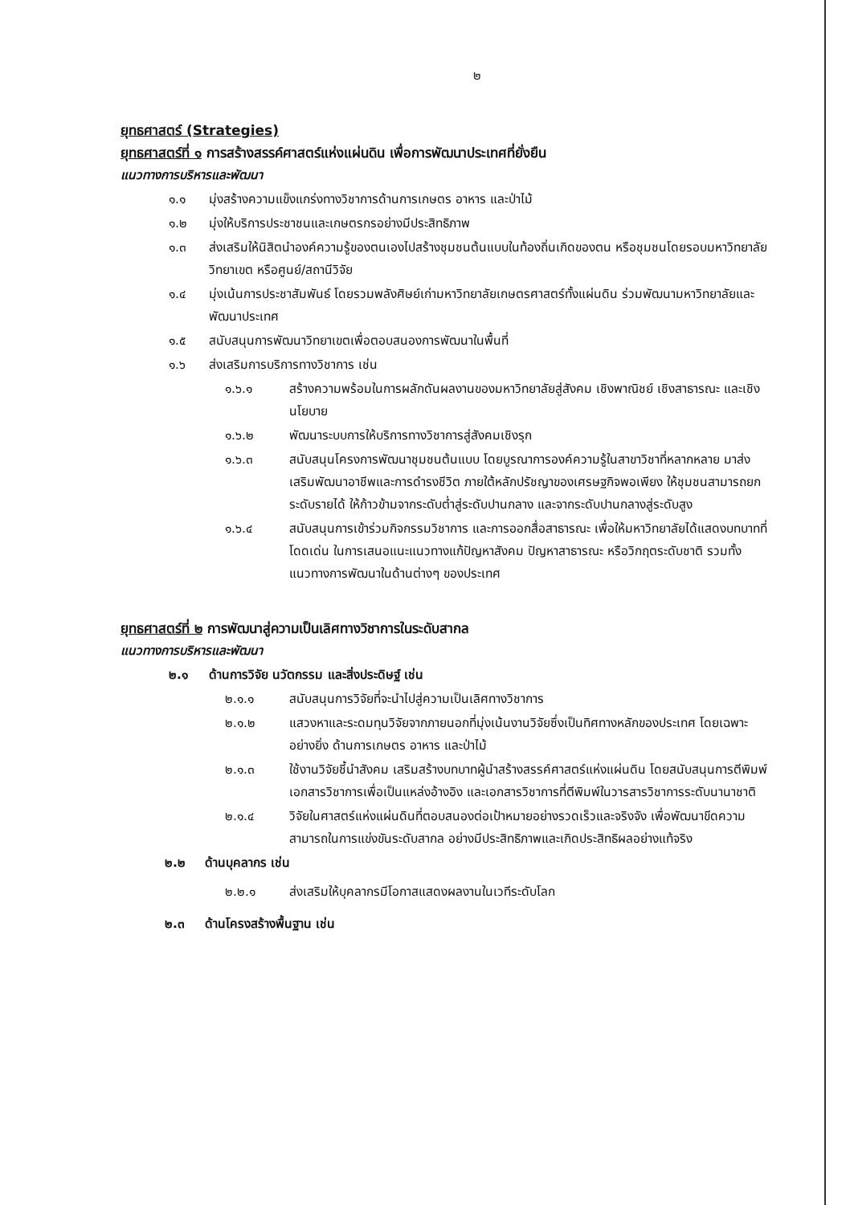๒
ยุทธศาสตร์ (Strategies)
ยุทธศาสตร์ที่ ๑ การสร้างสรรค์ศาสตร์แห่งแผ่นดิน เพื่อการพัฒนาประเทศที่ยั่งยืน
แนวทางการบริหารและพัฒนา
๑.๑ มุ่งสร้างความแข็งแกร่งทางวิชาการด้านการเกษตร อาหาร และป่าไม้
๑.๒ มุ่งให้บริการประชาชนและเกษตรกรอย่างมีประสิทธิภาพ
๑.๓ ส่งเสริมให้นิสิตนำองค์ความรู้ของตนเองไปสร้างชุมชนต้นแบบในท้องถิ่นเกิดของตน หรือชุมชนโดยรอบมหาวิทยาลัย วิทยาเขต หรือศูนย์/สถานีวิจัย
๑.๔ มุ่งเน้นการประชาสัมพันธ์ โดยรวมพลังศิษย์เก่ามหาวิทยาลัยเกษตรศาสตร์ทั้งแผ่นดิน ร่วมพัฒนามหาวิทยาลัยและพัฒนาประเทศ
๑.๕ สนับสนุนการพัฒนาวิทยาเขตเพื่อตอบสนองการพัฒนาในพื้นที่
๑.๖ ส่งเสริมการบริการทางวิชาการ เช่น
๑.๖.๑ สร้างความพร้อมในการผลักดันผลงานของมหาวิทยาลัยสู่สังคม เชิงพาณิชย์ เชิงสาธารณะ และเชิงนโยบาย
๑.๖.๒ พัฒนาระบบการให้บริการทางวิชาการสู่สังคมเชิงรุก
๑.๖.๓ สนับสนุนโครงการพัฒนาชุมชนต้นแบบ โดยบูรณาการองค์ความรู้ในสาขาวิชาที่หลากหลาย มาส่งเสริมพัฒนาอาชีพและการดำรงชีวิต ภายใต้หลักปรัชญาของเศรษฐกิจพอเพียง ให้ชุมชนสามารถยกระดับรายได้ ให้ก้าวข้ามจากระดับต่ำสู่ระดับปานกลาง และจากระดับปานกลางสู่ระดับสูง
๑.๖.๔ สนับสนุนการเข้าร่วมกิจกรรมวิชาการ และการออกสื่อสาธารณะ เพื่อให้มหาวิทยาลัยได้แสดงบทบาทที่โดดเด่น ในการเสนอแนะแนวทางแก้ปัญหาสังคม ปัญหาสาธารณะ หรือวิกฤตระดับชาติ รวมทั้งแนวทางการพัฒนาในด้านต่างๆ ของประเทศ
ยุทธศาสตร์ที่ ๒ การพัฒนาสู่ความเป็นเลิศทางวิชาการในระดับสากล
แนวทางการบริหารและพัฒนา
๒.๑ ด้านการวิจัย นวัตกรรม และสิ่งประดิษฐ์ เช่น
๒.๑.๑ สนับสนุนการวิจัยที่จะนำไปสู่ความเป็นเลิศทางวิชาการ
๒.๑.๒ แสวงหาและระดมทุนวิจัยจากภายนอกที่มุ่งเน้นงานวิจัยซึ่งเป็นทิศทางหลักของประเทศ โดยเฉพาะอย่างยิ่ง ด้านการเกษตร อาหาร และป่าไม้
๒.๑.๓ ใช้งานวิจัยชี้นำสังคม เสริมสร้างบทบาทผู้นำสร้างสรรค์ศาสตร์แห่งแผ่นดิน โดยสนับสนุนการตีพิมพ์เอกสารวิชาการเพื่อเป็นแหล่งอ้างอิง และเอกสารวิชาการที่ตีพิมพ์ในวารสารวิชาการระดับนานาชาติ
๒.๑.๔ วิจัยในศาสตร์แห่งแผ่นดินที่ตอบสนองต่อเป้าหมายอย่างรวดเร็วและจริงจัง เพื่อพัฒนาขีดความสามารถในการแข่งขันระดับสากล อย่างมีประสิทธิภาพและเกิดประสิทธิผลอย่างแท้จริง
๒.๒ ด้านบุคลากร เช่น
๒.๒.๑ ส่งเสริมให้บุคลากรมีโอกาสแสดงผลงานในเวทีระดับโลก
๒.๓ ด้านโครงสร้างพื้นฐาน เช่น